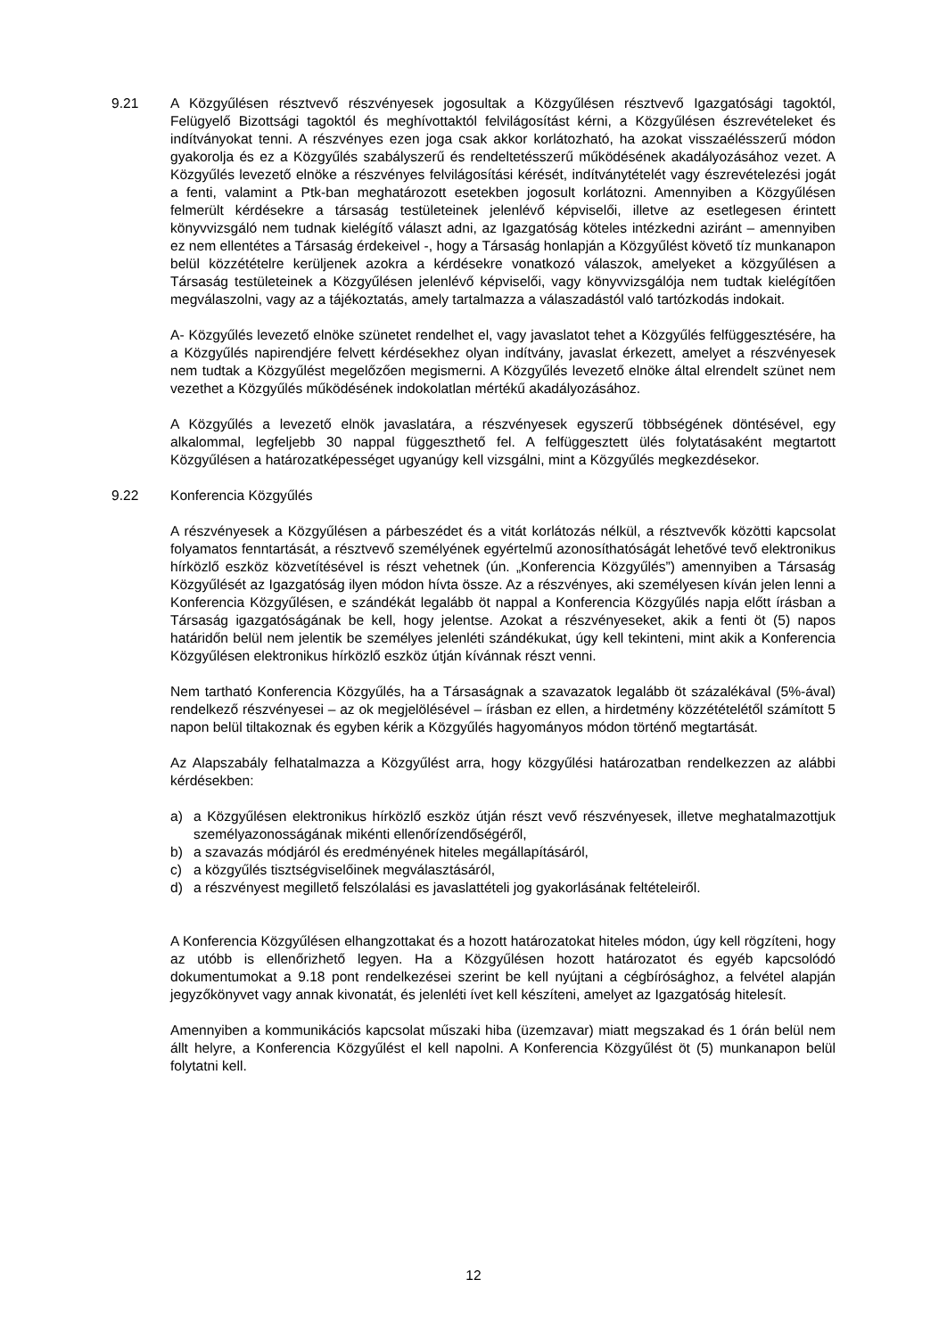9.21 A Közgyűlésen résztvevő részvényesek jogosultak a Közgyűlésen résztvevő Igazgatósági tagoktól, Felügyelő Bizottsági tagoktól és meghívottaktól felvilágosítást kérni, a Közgyűlésen észrevételeket és indítványokat tenni. A részvényes ezen joga csak akkor korlátozható, ha azokat visszaélésszerű módon gyakorolja és ez a Közgyűlés szabályszerű és rendeltetésszerű működésének akadályozásához vezet. A Közgyűlés levezető elnöke a részvényes felvilágosítási kérését, indítványtételét vagy észrevételezési jogát a fenti, valamint a Ptk-ban meghatározott esetekben jogosult korlátozni. Amennyiben a Közgyűlésen felmerült kérdésekre a társaság testületeinek jelenlévő képviselői, illetve az esetlegesen érintett könyvvizsgáló nem tudnak kielégítő választ adni, az Igazgatóság köteles intézkedni aziránt – amennyiben ez nem ellentétes a Társaság érdekeivel -, hogy a Társaság honlapján a Közgyűlést követő tíz munkanapon belül közzétételre kerüljenek azokra a kérdésekre vonatkozó válaszok, amelyeket a közgyűlésen a Társaság testületeinek a Közgyűlésen jelenlévő képviselői, vagy könyvvizsgálója nem tudtak kielégítően megválaszolni, vagy az a tájékoztatás, amely tartalmazza a válaszadástól való tartózkodás indokait.
A- Közgyűlés levezető elnöke szünetet rendelhet el, vagy javaslatot tehet a Közgyűlés felfüggesztésére, ha a Közgyűlés napirendjére felvett kérdésekhez olyan indítvány, javaslat érkezett, amelyet a részvényesek nem tudtak a Közgyűlést megelőzően megismerni. A Közgyűlés levezető elnöke által elrendelt szünet nem vezethet a Közgyűlés működésének indokolatlan mértékű akadályozásához.
A Közgyűlés a levezető elnök javaslatára, a részvényesek egyszerű többségének döntésével, egy alkalommal, legfeljebb 30 nappal függeszthető fel. A felfüggesztett ülés folytatásaként megtartott Közgyűlésen a határozatképességet ugyanúgy kell vizsgálni, mint a Közgyűlés megkezdésekor.
9.22 Konferencia Közgyűlés
A részvényesek a Közgyűlésen a párbeszédet és a vitát korlátozás nélkül, a résztvevők közötti kapcsolat folyamatos fenntartását, a résztvevő személyének egyértelmű azonosíthatóságát lehetővé tevő elektronikus hírközlő eszköz közvetítésével is részt vehetnek (ún. „Konferencia Közgyűlés”) amennyiben a Társaság Közgyűlését az Igazgatóság ilyen módon hívta össze. Az a részvényes, aki személyesen kíván jelen lenni a Konferencia Közgyűlésen, e szándékát legalább öt nappal a Konferencia Közgyűlés napja előtt írásban a Társaság igazgatóságának be kell, hogy jelentse. Azokat a részvényeseket, akik a fenti öt (5) napos határidőn belül nem jelentik be személyes jelenléti szándékukat, úgy kell tekinteni, mint akik a Konferencia Közgyűlésen elektronikus hírközlő eszköz útján kívánnak részt venni.
Nem tartható Konferencia Közgyűlés, ha a Társaságnak a szavazatok legalább öt százalékával (5%-ával) rendelkező részvényesei – az ok megjelölésével – írásban ez ellen, a hirdetmény közzétételétől számított 5 napon belül tiltakoznak és egyben kérik a Közgyűlés hagyományos módon történő megtartását.
Az Alapszabály felhatalmazza a Közgyűlést arra, hogy közgyűlési határozatban rendelkezzen az alábbi kérdésekben:
a) a Közgyűlésen elektronikus hírközlő eszköz útján részt vevő részvényesek, illetve meghatalmazottjuk személyazonosságának mikénti ellenőrízendőségéről,
b) a szavazás módjáról és eredményének hiteles megállapításáról,
c) a közgyűlés tisztségviselőinek megválasztásáról,
d) a részvényest megillető felszólalási es javaslattételi jog gyakorlásának feltételeiről.
A Konferencia Közgyűlésen elhangzottakat és a hozott határozatokat hiteles módon, úgy kell rögzíteni, hogy az utóbb is ellenőrizhető legyen. Ha a Közgyűlésen hozott határozatot és egyéb kapcsolódó dokumentumokat a 9.18 pont rendelkezései szerint be kell nyújtani a cégbírósághoz, a felvétel alapján jegyzőkönyvet vagy annak kivonatát, és jelenléti ívet kell készíteni, amelyet az Igazgatóság hitelesít.
Amennyiben a kommunikációs kapcsolat műszaki hiba (üzemzavar) miatt megszakad és 1 órán belül nem állt helyre, a Konferencia Közgyűlést el kell napolni. A Konferencia Közgyűlést öt (5) munkanapon belül folytatni kell.
12